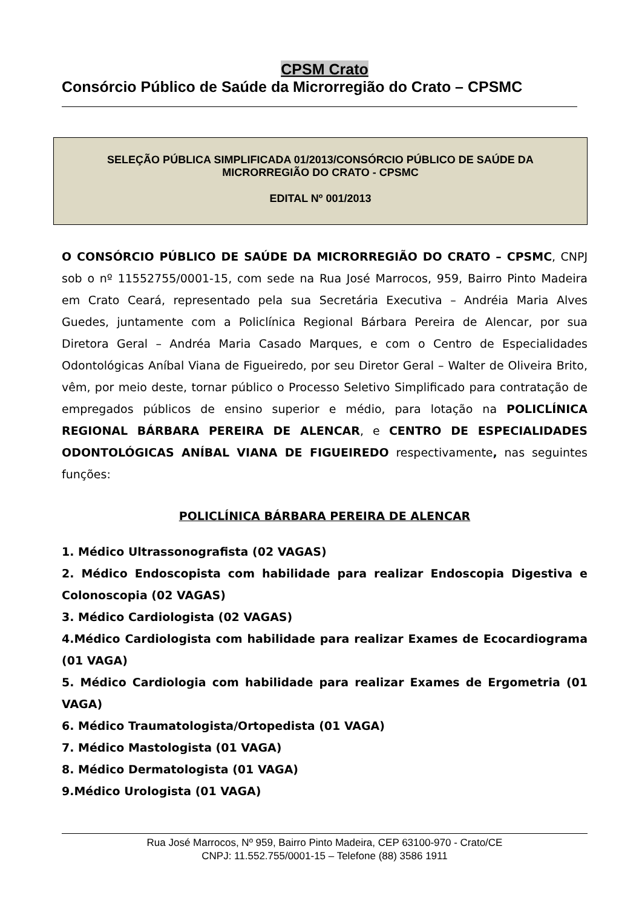CPSM Crato
Consórcio Público de Saúde da Microrregião do Crato – CPSMC
SELEÇÃO PÚBLICA SIMPLIFICADA 01/2013/CONSÓRCIO PÚBLICO DE SAÚDE DA MICRORREGIÃO DO CRATO - CPSMC
EDITAL Nº 001/2013
O CONSÓRCIO PÚBLICO DE SAÚDE DA MICRORREGIÃO DO CRATO – CPSMC, CNPJ sob o nº 11552755/0001-15, com sede na Rua José Marrocos, 959, Bairro Pinto Madeira em Crato Ceará, representado pela sua Secretária Executiva – Andréia Maria Alves Guedes, juntamente com a Policlínica Regional Bárbara Pereira de Alencar, por sua Diretora Geral – Andréa Maria Casado Marques, e com o Centro de Especialidades Odontológicas Aníbal Viana de Figueiredo, por seu Diretor Geral – Walter de Oliveira Brito, vêm, por meio deste, tornar público o Processo Seletivo Simplificado para contratação de empregados públicos de ensino superior e médio, para lotação na POLICLÍNICA REGIONAL BÁRBARA PEREIRA DE ALENCAR, e CENTRO DE ESPECIALIDADES ODONTOLÓGICAS ANÍBAL VIANA DE FIGUEIREDO respectivamente, nas seguintes funções:
POLICLÍNICA BÁRBARA PEREIRA DE ALENCAR
1. Médico Ultrassonografista (02 VAGAS)
2. Médico Endoscopista com habilidade para realizar Endoscopia Digestiva e Colonoscopia (02 VAGAS)
3. Médico Cardiologista (02 VAGAS)
4.Médico Cardiologista com habilidade para realizar Exames de Ecocardiograma (01 VAGA)
5. Médico Cardiologia com habilidade para realizar Exames de Ergometria (01 VAGA)
6. Médico Traumatologista/Ortopedista (01 VAGA)
7. Médico Mastologista (01 VAGA)
8. Médico Dermatologista (01 VAGA)
9.Médico Urologista (01 VAGA)
Rua José Marrocos, Nº 959, Bairro Pinto Madeira, CEP 63100-970 - Crato/CE
CNPJ: 11.552.755/0001-15 – Telefone (88) 3586 1911